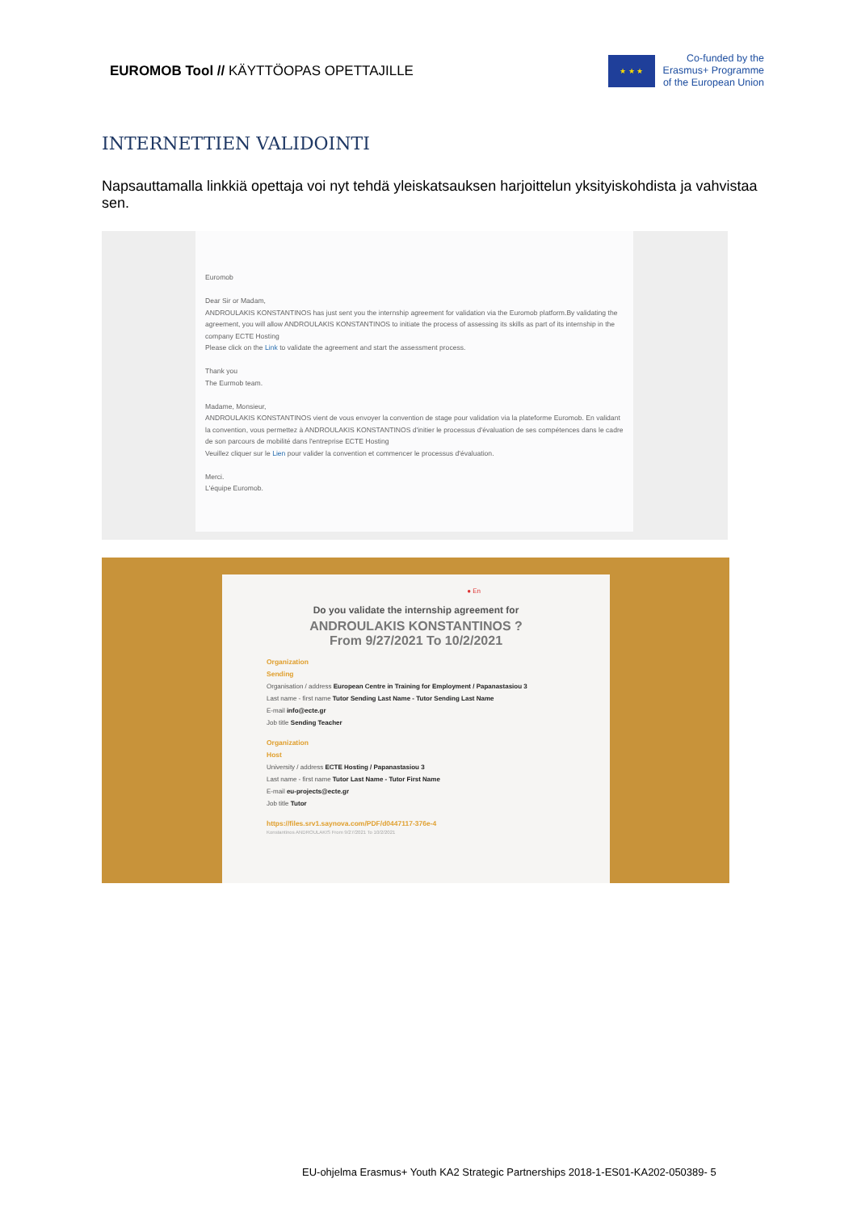EUROMOB Tool // KÄYTTÖOPAS OPETTAJILLE
★ ★ ★
Co-funded by the
Erasmus+ Programme
of the European Union
INTERNETTIEN VALIDOINTI
Napsauttamalla linkkiä opettaja voi nyt tehdä yleiskatsauksen harjoittelun yksityiskohdista ja vahvistaa sen.
Euromob
Dear Sir or Madam,
ANDROULAKIS KONSTANTINOS has just sent you the internship agreement for validation via the Euromob platform.By validating the agreement, you will allow ANDROULAKIS KONSTANTINOS to initiate the process of assessing its skills as part of its internship in the company ECTE Hosting
Please click on the Link to validate the agreement and start the assessment process.
Thank you
The Eurmob team.
Madame, Monsieur,
ANDROULAKIS KONSTANTINOS vient de vous envoyer la convention de stage pour validation via la plateforme Euromob. En validant la convention, vous permettez à ANDROULAKIS KONSTANTINOS d'initier le processus d'évaluation de ses compétences dans le cadre de son parcours de mobilité dans l'entreprise ECTE Hosting
Veuillez cliquer sur le Lien pour valider la convention et commencer le processus d'évaluation.
Merci.
L'équipe Euromob.
● En
Do you validate the internship agreement for
ANDROULAKIS KONSTANTINOS ?
From 9/27/2021 To 10/2/2021
Organization
Sending
Organisation / address European Centre in Training for Employment / Papanastasiou 3
Last name - first name Tutor Sending Last Name - Tutor Sending Last Name
E-mail info@ecte.gr
Job title Sending Teacher
Organization
Host
University / address ECTE Hosting / Papanastasiou 3
Last name - first name Tutor Last Name - Tutor First Name
E-mail eu-projects@ecte.gr
Job title Tutor
https://files.srv1.saynova.com/PDF/d0447117-376e-4
Konstantinos ANDROULAKIS From 9/27/2021 To 10/2/2021
EU-ohjelma Erasmus+ Youth KA2 Strategic Partnerships 2018-1-ES01-KA202-050389- 5